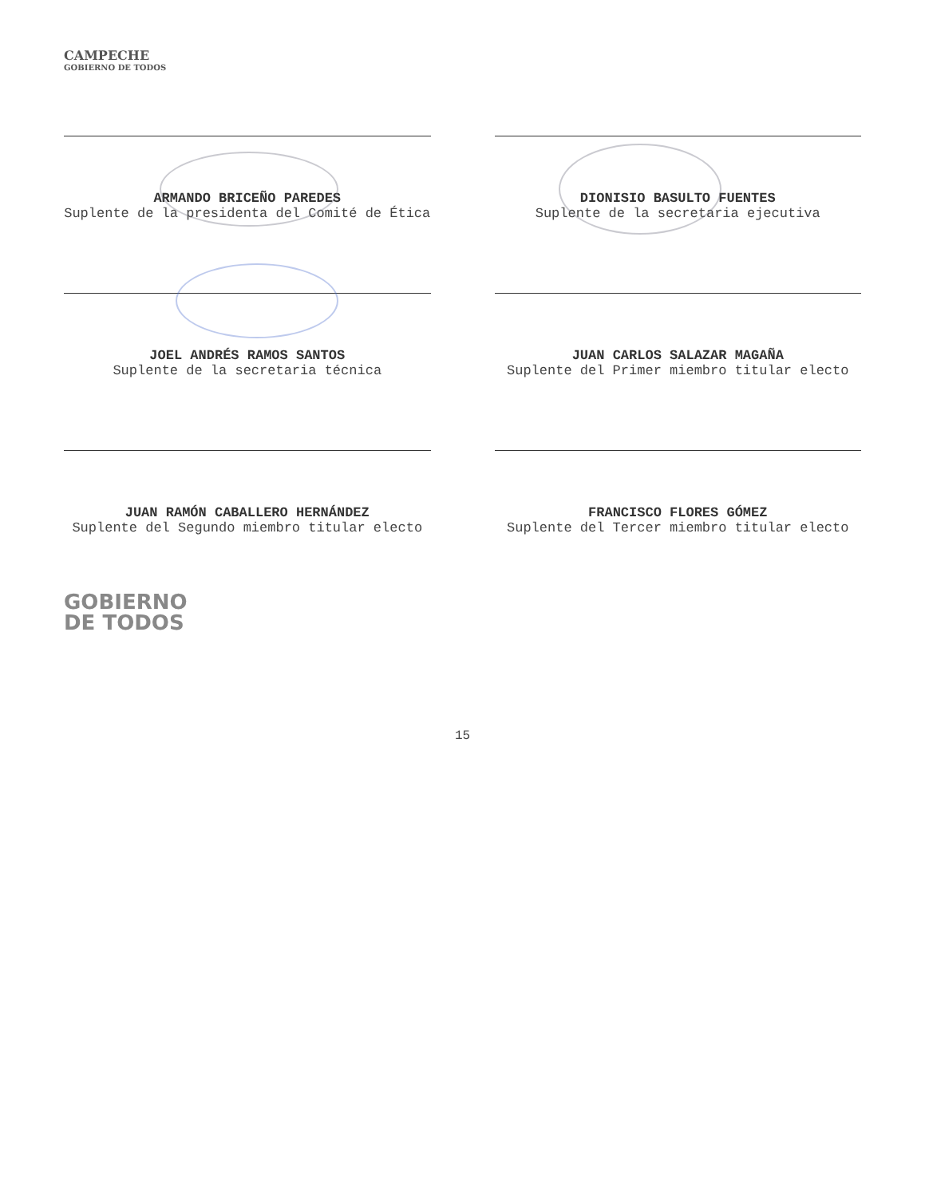CAMPECHE
GOBIERNO DE TODOS
ARMANDO BRICEÑO PAREDES
Suplente de la presidenta del Comité de Ética
DIONISIO BASULTO FUENTES
Suplente de la secretaria ejecutiva
JOEL ANDRÉS RAMOS SANTOS
Suplente de la secretaria técnica
JUAN CARLOS SALAZAR MAGAÑA
Suplente del Primer miembro titular electo
JUAN RAMÓN CABALLERO HERNÁNDEZ
Suplente del Segundo miembro titular electo
FRANCISCO FLORES GÓMEZ
Suplente del Tercer miembro titular electo
GOBIERNO
DE TODOS
15